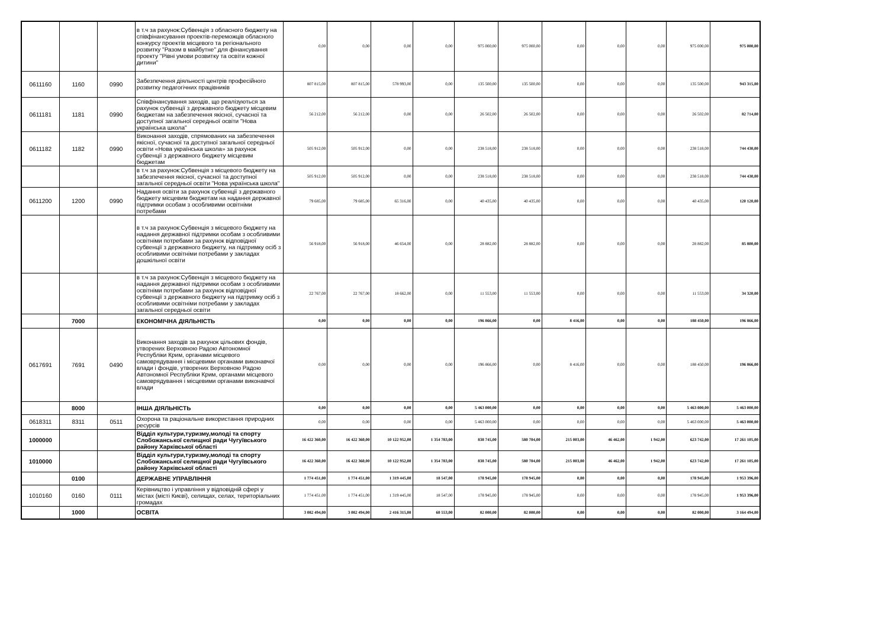| | | | в т.ч за рахунок:Субвенція з обласного бюджету на співфінансування проектів-переможців обласного конкурсу проектів місцевого та регіонального розвитку "Разом в майбутне" для фінансування проекту "Рівні умови розвитку та освіти кожної дитини" | 0,00 | 0,00 | 0,00 | 0,00 | 975 000,00 | 975 000,00 | 0,00 | 0,00 | 0,00 | 975 000,00 | 975 000,00 |
| 0611160 | 1160 | 0990 | Забезпечення діяльності центрів професійного розвитку педагогічних працівників | 807 815,00 | 807 815,00 | 578 993,00 | 0,00 | 135 500,00 | 135 500,00 | 0,00 | 0,00 | 0,00 | 135 500,00 | 943 315,00 |
| 0611181 | 1181 | 0990 | Співфінансування заходів, що реалізуються за рахунок субвенції з державного бюджету місцевим бюджетам на забезпечення якісної, сучасної та доступної загальної середньої освіти "Нова українська школа" | 56 212,00 | 56 212,00 | 0,00 | 0,00 | 26 502,00 | 26 502,00 | 0,00 | 0,00 | 0,00 | 26 502,00 | 82 714,00 |
| 0611182 | 1182 | 0990 | Виконання заходів, спрямованих на забезпечення якісної, сучасної та доступної загальної середньої освіти «Нова українська школа» за рахунок субвенції з державного бюджету місцевим бюджетам | 505 912,00 | 505 912,00 | 0,00 | 0,00 | 238 518,00 | 238 518,00 | 0,00 | 0,00 | 0,00 | 238 518,00 | 744 430,00 |
| | | | в т.ч за рахунок:Субвенція з місцевого бюджету на забезпечення якісної, сучасної та доступної загальної середньої освіти "Нова українська школа" | 505 912,00 | 505 912,00 | 0,00 | 0,00 | 238 518,00 | 238 518,00 | 0,00 | 0,00 | 0,00 | 238 518,00 | 744 430,00 |
| 0611200 | 1200 | 0990 | Надання освіти за рахунок субвенції з державного бюджету місцевим бюджетам на надання державної підтримки особам з особливими освітніми потребами | 79 685,00 | 79 685,00 | 65 316,00 | 0,00 | 40 435,00 | 40 435,00 | 0,00 | 0,00 | 0,00 | 40 435,00 | 120 120,00 |
| | | | в т.ч за рахунок:Субвенція з місцевого бюджету на надання державної підтримки особам з особливими освітніми потребами за рахунок відповідної субвенції з державного бюджету, на підтримку осіб з особливими освітніми потребами у закладах дошкільної освіти | 56 918,00 | 56 918,00 | 46 654,00 | 0,00 | 28 882,00 | 28 882,00 | 0,00 | 0,00 | 0,00 | 28 882,00 | 85 800,00 |
| | | | в т.ч за рахунок:Субвенція з місцевого бюджету на надання державної підтримки особам з особливими освітніми потребами за рахунок відповідної субвенції з державного бюджету на підтримку осіб з особливими освітніми потребами у закладах загальної середньої освіти | 22 767,00 | 22 767,00 | 18 662,00 | 0,00 | 11 553,00 | 11 553,00 | 0,00 | 0,00 | 0,00 | 11 553,00 | 34 320,00 |
| | 7000 | | ЕКОНОМІЧНА ДІЯЛЬНІСТЬ | 0,00 | 0,00 | 0,00 | 0,00 | 196 866,00 | 0,00 | 8 416,00 | 0,00 | 0,00 | 188 450,00 | 196 866,00 |
| 0617691 | 7691 | 0490 | Виконання заходів за рахунок цільових фондів, утворених Верховною Радою Автономної Республіки Крим, органами місцевого самоврядування і місцевими органами виконавчої влади і фондів, утворених Верховною Радою Автономної Республіки Крим, органами місцевого самоврядування і місцевими органами виконавчої влади | 0,00 | 0,00 | 0,00 | 0,00 | 196 866,00 | 0,00 | 8 416,00 | 0,00 | 0,00 | 188 450,00 | 196 866,00 |
| | 8000 | | ІНША ДІЯЛЬНІСТЬ | 0,00 | 0,00 | 0,00 | 0,00 | 5 463 000,00 | 0,00 | 0,00 | 0,00 | 0,00 | 5 463 000,00 | 5 463 000,00 |
| 0618311 | 8311 | 0511 | Охорона та раціональне використання природних ресурсів | 0,00 | 0,00 | 0,00 | 0,00 | 5 463 000,00 | 0,00 | 0,00 | 0,00 | 0,00 | 5 463 000,00 | 5 463 000,00 |
| 1000000 | | | Відділ культури,туризму,молоді та спорту Слобожанської селищної ради Чугуївського району Харківської області | 16 422 360,00 | 16 422 360,00 | 10 122 952,00 | 1 354 783,00 | 838 745,00 | 580 704,00 | 215 003,00 | 46 462,00 | 1 942,00 | 623 742,00 | 17 261 105,00 |
| 1010000 | | | Відділ культури,туризму,молоді та спорту Слобожанської селищної ради Чугуївського району Харківської області | 16 422 360,00 | 16 422 360,00 | 10 122 952,00 | 1 354 783,00 | 838 745,00 | 580 704,00 | 215 003,00 | 46 462,00 | 1 942,00 | 623 742,00 | 17 261 105,00 |
| | 0100 | | ДЕРЖАВНЕ УПРАВЛІННЯ | 1 774 451,00 | 1 774 451,00 | 1 319 445,00 | 18 547,00 | 178 945,00 | 178 945,00 | 0,00 | 0,00 | 0,00 | 178 945,00 | 1 953 396,00 |
| 1010160 | 0160 | 0111 | Керівництво і управління у відповідній сфері у містах (місті Києві), селищах, селах, територіальних громадах | 1 774 451,00 | 1 774 451,00 | 1 319 445,00 | 18 547,00 | 178 945,00 | 178 945,00 | 0,00 | 0,00 | 0,00 | 178 945,00 | 1 953 396,00 |
| | 1000 | | ОСВІТА | 3 082 494,00 | 3 082 494,00 | 2 416 315,00 | 60 553,00 | 82 000,00 | 82 000,00 | 0,00 | 0,00 | 0,00 | 82 000,00 | 3 164 494,00 |